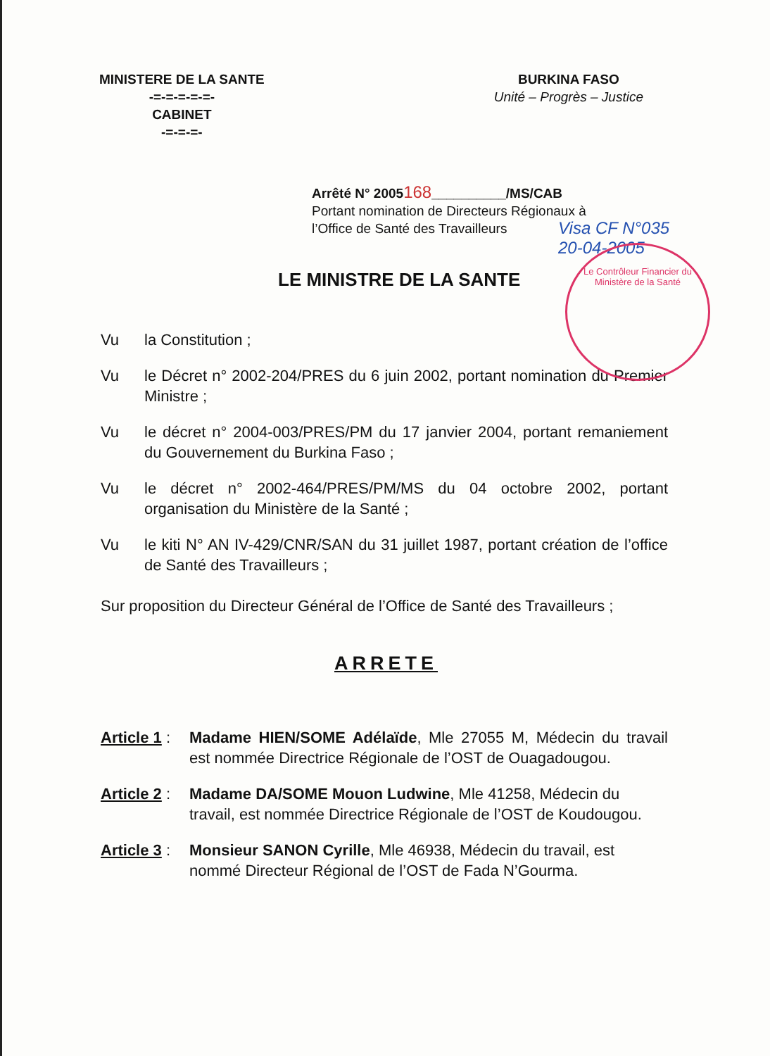MINISTERE DE LA SANTE
-=-=-=-=-=-
CABINET
-=-=-=-
BURKINA FASO
Unité – Progrès – Justice
Arrêté N° 2005168__________/MS/CAB
Portant nomination de Directeurs Régionaux à
l’Office de Santé des Travailleurs
Visa CF N°035
20-04-2005
Le Contrôleur Financier du Ministère de la Santé
LE MINISTRE DE LA SANTE
Vu la Constitution ;
Vu le Décret n° 2002-204/PRES du 6 juin 2002, portant nomination du Premier Ministre ;
Vu le décret n° 2004-003/PRES/PM du 17 janvier 2004, portant remaniement du Gouvernement du Burkina Faso ;
Vu le décret n° 2002-464/PRES/PM/MS du 04 octobre 2002, portant organisation du Ministère de la Santé ;
Vu le kiti N° AN IV-429/CNR/SAN du 31 juillet 1987, portant création de l’office de Santé des Travailleurs ;
Sur proposition du Directeur Général de l’Office de Santé des Travailleurs ;
ARRETE
Article 1 : Madame HIEN/SOME Adélaïde, Mle 27055 M, Médecin du travail est nommée Directrice Régionale de l’OST de Ouagadougou.
Article 2 : Madame DA/SOME Mouon Ludwine, Mle 41258, Médecin du travail, est nommée Directrice Régionale de l’OST de Koudougou.
Article 3 : Monsieur SANON Cyrille, Mle 46938, Médecin du travail, est nommé Directeur Régional de l’OST de Fada N’Gourma.